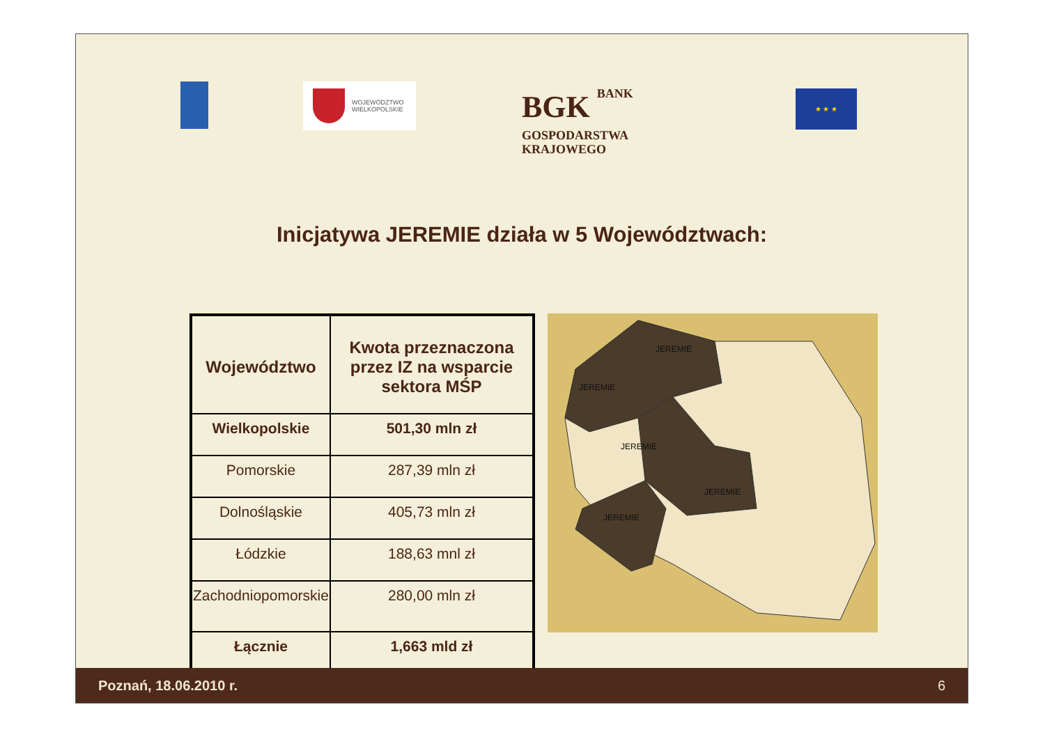WOJEWÓDZTWO
WIELKOPOLSKIE
BGK BANK
GOSPODARSTWA
KRAJOWEGO
★ ★ ★
Inicjatywa JEREMIE działa w 5 Województwach:
| Województwo | Kwota przeznaczona przez IZ na wsparcie sektora MŚP |
| --- | --- |
| Wielkopolskie | 501,30 mln zł |
| Pomorskie | 287,39 mln zł |
| Dolnośląskie | 405,73 mln zł |
| Łódzkie | 188,63 mnl zł |
| Zachodniopomorskie | 280,00 mln zł |
| Łącznie | 1,663 mld zł |
JEREMIE
JEREMIE
JEREMIE
JEREMIE
JEREMIE
Poznań, 18.06.2010 r. 6